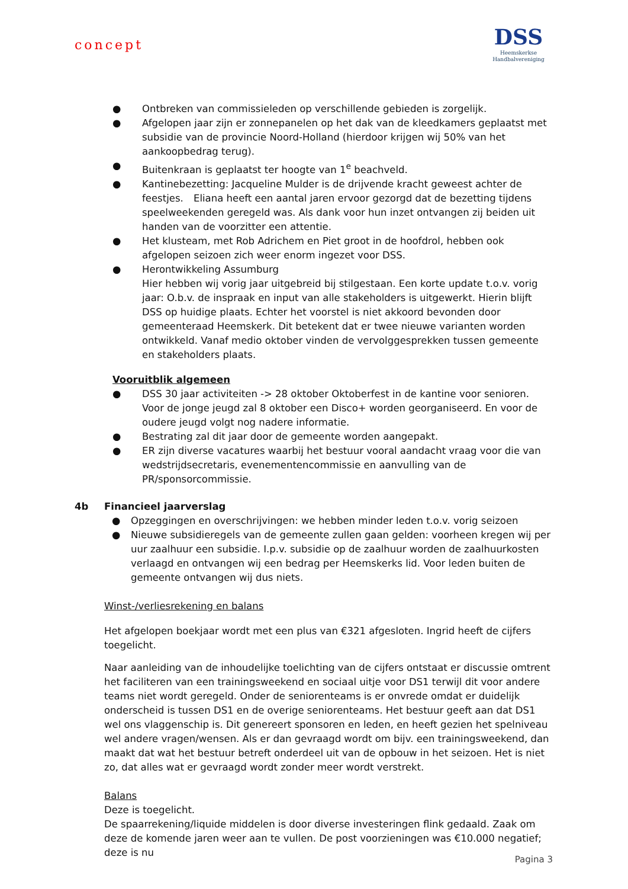concept
DSS
Heemskerkse
Handbalvereniging
● Ontbreken van commissieleden op verschillende gebieden is zorgelijk.
● Afgelopen jaar zijn er zonnepanelen op het dak van de kleedkamers geplaatst met subsidie van de provincie Noord-Holland (hierdoor krijgen wij 50% van het aankoopbedrag terug).
● Buitenkraan is geplaatst ter hoogte van 1<sup>e</sup> beachveld.
● Kantinebezetting: Jacqueline Mulder is de drijvende kracht geweest achter de feestjes. Eliana heeft een aantal jaren ervoor gezorgd dat de bezetting tijdens speelweekenden geregeld was. Als dank voor hun inzet ontvangen zij beiden uit handen van de voorzitter een attentie.
● Het klusteam, met Rob Adrichem en Piet groot in de hoofdrol, hebben ook afgelopen seizoen zich weer enorm ingezet voor DSS.
● Herontwikkeling Assumburg
Hier hebben wij vorig jaar uitgebreid bij stilgestaan. Een korte update t.o.v. vorig jaar: O.b.v. de inspraak en input van alle stakeholders is uitgewerkt. Hierin blijft DSS op huidige plaats. Echter het voorstel is niet akkoord bevonden door gemeenteraad Heemskerk. Dit betekent dat er twee nieuwe varianten worden ontwikkeld. Vanaf medio oktober vinden de vervolggesprekken tussen gemeente en stakeholders plaats.
Vooruitblik algemeen
● DSS 30 jaar activiteiten -> 28 oktober Oktoberfest in de kantine voor senioren. Voor de jonge jeugd zal 8 oktober een Disco+ worden georganiseerd. En voor de oudere jeugd volgt nog nadere informatie.
● Bestrating zal dit jaar door de gemeente worden aangepakt.
● ER zijn diverse vacatures waarbij het bestuur vooral aandacht vraag voor die van wedstrijdsecretaris, evenementencommissie en aanvulling van de PR/sponsorcommissie.
4b Financieel jaarverslag
● Opzeggingen en overschrijvingen: we hebben minder leden t.o.v. vorig seizoen
● Nieuwe subsidieregels van de gemeente zullen gaan gelden: voorheen kregen wij per uur zaalhuur een subsidie. I.p.v. subsidie op de zaalhuur worden de zaalhuurkosten verlaagd en ontvangen wij een bedrag per Heemskerks lid. Voor leden buiten de gemeente ontvangen wij dus niets.
Winst-/verliesrekening en balans
Het afgelopen boekjaar wordt met een plus van €321 afgesloten. Ingrid heeft de cijfers toegelicht.
Naar aanleiding van de inhoudelijke toelichting van de cijfers ontstaat er discussie omtrent het faciliteren van een trainingsweekend en sociaal uitje voor DS1 terwijl dit voor andere teams niet wordt geregeld. Onder de seniorenteams is er onvrede omdat er duidelijk onderscheid is tussen DS1 en de overige seniorenteams. Het bestuur geeft aan dat DS1 wel ons vlaggenschip is. Dit genereert sponsoren en leden, en heeft gezien het spelniveau wel andere vragen/wensen. Als er dan gevraagd wordt om bijv. een trainingsweekend, dan maakt dat wat het bestuur betreft onderdeel uit van de opbouw in het seizoen. Het is niet zo, dat alles wat er gevraagd wordt zonder meer wordt verstrekt.
Balans
Deze is toegelicht.
De spaarrekening/liquide middelen is door diverse investeringen flink gedaald. Zaak om deze de komende jaren weer aan te vullen. De post voorzieningen was €10.000 negatief; deze is nu
Pagina 3